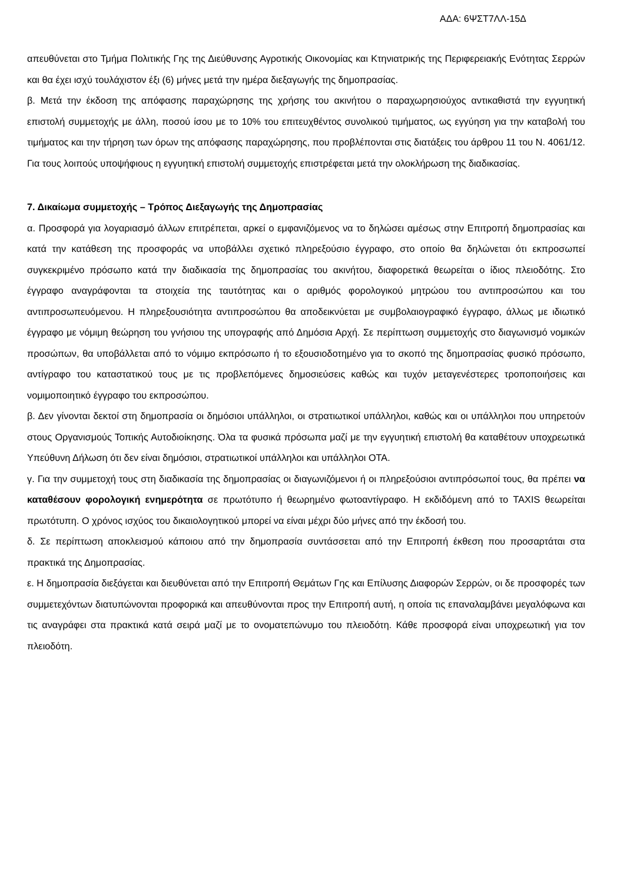ΑΔΑ: 6ΨΣΤ7ΛΛ-15Δ
απευθύνεται στο Τμήμα Πολιτικής Γης της Διεύθυνσης Αγροτικής Οικονομίας και Κτηνιατρικής της Περιφερειακής Ενότητας Σερρών και θα έχει ισχύ τουλάχιστον έξι (6) μήνες μετά την ημέρα διεξαγωγής της δημοπρασίας.
β. Μετά την έκδοση της απόφασης παραχώρησης της χρήσης του ακινήτου ο παραχωρησιούχος αντικαθιστά την εγγυητική επιστολή συμμετοχής με άλλη, ποσού ίσου με το 10% του επιτευχθέντος συνολικού τιμήματος, ως εγγύηση για την καταβολή του τιμήματος και την τήρηση των όρων της απόφασης παραχώρησης, που προβλέπονται στις διατάξεις του άρθρου 11 του Ν. 4061/12. Για τους λοιπούς υποψήφιους η εγγυητική επιστολή συμμετοχής επιστρέφεται μετά την ολοκλήρωση της διαδικασίας.
7. Δικαίωμα συμμετοχής – Τρόπος Διεξαγωγής της Δημοπρασίας
α. Προσφορά για λογαριασμό άλλων επιτρέπεται, αρκεί ο εμφανιζόμενος να το δηλώσει αμέσως στην Επιτροπή δημοπρασίας και κατά την κατάθεση της προσφοράς να υποβάλλει σχετικό πληρεξούσιο έγγραφο, στο οποίο θα δηλώνεται ότι εκπροσωπεί συγκεκριμένο πρόσωπο κατά την διαδικασία της δημοπρασίας του ακινήτου, διαφορετικά θεωρείται ο ίδιος πλειοδότης. Στο έγγραφο αναγράφονται τα στοιχεία της ταυτότητας και ο αριθμός φορολογικού μητρώου του αντιπροσώπου και του αντιπροσωπευόμενου. Η πληρεξουσιότητα αντιπροσώπου θα αποδεικνύεται με συμβολαιογραφικό έγγραφο, άλλως με ιδιωτικό έγγραφο με νόμιμη θεώρηση του γνήσιου της υπογραφής από Δημόσια Αρχή. Σε περίπτωση συμμετοχής στο διαγωνισμό νομικών προσώπων, θα υποβάλλεται από το νόμιμο εκπρόσωπο ή το εξουσιοδοτημένο για το σκοπό της δημοπρασίας φυσικό πρόσωπο, αντίγραφο του καταστατικού τους με τις προβλεπόμενες δημοσιεύσεις καθώς και τυχόν μεταγενέστερες τροποποιήσεις και νομιμοποιητικό έγγραφο του εκπροσώπου.
β. Δεν γίνονται δεκτοί στη δημοπρασία οι δημόσιοι υπάλληλοι, οι στρατιωτικοί υπάλληλοι, καθώς και οι υπάλληλοι που υπηρετούν στους Οργανισμούς Τοπικής Αυτοδιοίκησης. Όλα τα φυσικά πρόσωπα μαζί με την εγγυητική επιστολή θα καταθέτουν υποχρεωτικά Υπεύθυνη Δήλωση ότι δεν είναι δημόσιοι, στρατιωτικοί υπάλληλοι και υπάλληλοι ΟΤΑ.
γ. Για την συμμετοχή τους στη διαδικασία της δημοπρασίας οι διαγωνιζόμενοι ή οι πληρεξούσιοι αντιπρόσωποί τους, θα πρέπει να καταθέσουν φορολογική ενημερότητα σε πρωτότυπο ή θεωρημένο φωτοαντίγραφο. Η εκδιδόμενη από το TAXIS θεωρείται πρωτότυπη. Ο χρόνος ισχύος του δικαιολογητικού μπορεί να είναι μέχρι δύο μήνες από την έκδοσή του.
δ. Σε περίπτωση αποκλεισμού κάποιου από την δημοπρασία συντάσσεται από την Επιτροπή έκθεση που προσαρτάται στα πρακτικά της Δημοπρασίας.
ε. Η δημοπρασία διεξάγεται και διευθύνεται από την Επιτροπή Θεμάτων Γης και Επίλυσης Διαφορών Σερρών, οι δε προσφορές των συμμετεχόντων διατυπώνονται προφορικά και απευθύνονται προς την Επιτροπή αυτή, η οποία τις επαναλαμβάνει μεγαλόφωνα και τις αναγράφει στα πρακτικά κατά σειρά μαζί με το ονοματεπώνυμο του πλειοδότη. Κάθε προσφορά είναι υποχρεωτική για τον πλειοδότη.